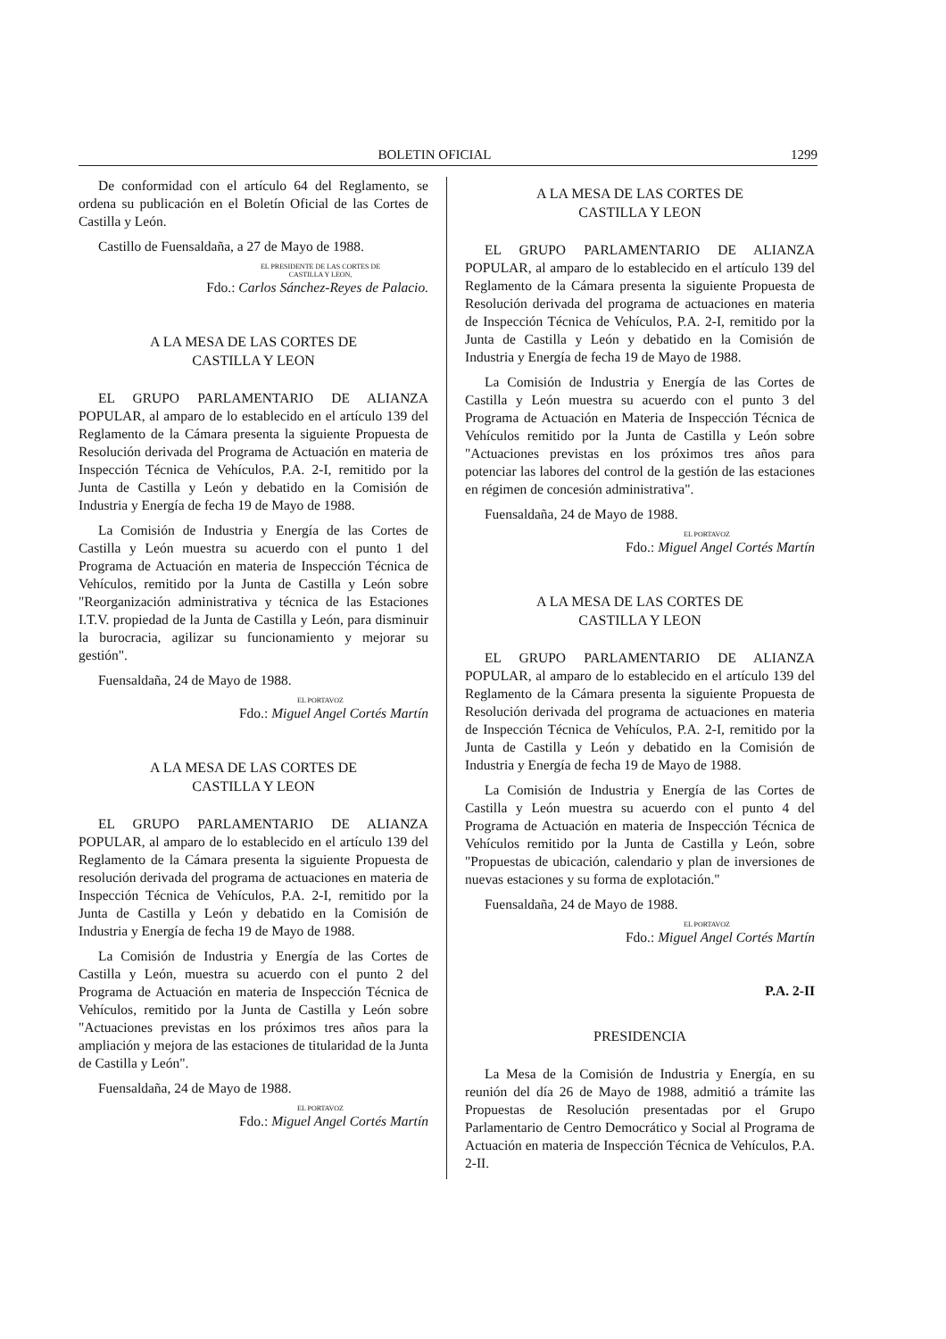BOLETIN OFICIAL 1299
De conformidad con el artículo 64 del Reglamento, se ordena su publicación en el Boletín Oficial de las Cortes de Castilla y León.
Castillo de Fuensaldaña, a 27 de Mayo de 1988.
EL PRESIDENTE DE LAS CORTES DE
CASTILLA Y LEON,
Fdo.: Carlos Sánchez-Reyes de Palacio.
A LA MESA DE LAS CORTES DE
CASTILLA Y LEON
EL GRUPO PARLAMENTARIO DE ALIANZA POPULAR, al amparo de lo establecido en el artículo 139 del Reglamento de la Cámara presenta la siguiente Propuesta de Resolución derivada del Programa de Actuación en materia de Inspección Técnica de Vehículos, P.A. 2-I, remitido por la Junta de Castilla y León y debatido en la Comisión de Industria y Energía de fecha 19 de Mayo de 1988.
La Comisión de Industria y Energía de las Cortes de Castilla y León muestra su acuerdo con el punto 1 del Programa de Actuación en materia de Inspección Técnica de Vehículos, remitido por la Junta de Castilla y León sobre "Reorganización administrativa y técnica de las Estaciones I.T.V. propiedad de la Junta de Castilla y León, para disminuir la burocracia, agilizar su funcionamiento y mejorar su gestión".
Fuensaldaña, 24 de Mayo de 1988.
EL PORTAVOZ
Fdo.: Miguel Angel Cortés Martín
A LA MESA DE LAS CORTES DE
CASTILLA Y LEON
EL GRUPO PARLAMENTARIO DE ALIANZA POPULAR, al amparo de lo establecido en el artículo 139 del Reglamento de la Cámara presenta la siguiente Propuesta de resolución derivada del programa de actuaciones en materia de Inspección Técnica de Vehículos, P.A. 2-I, remitido por la Junta de Castilla y León y debatido en la Comisión de Industria y Energía de fecha 19 de Mayo de 1988.
La Comisión de Industria y Energía de las Cortes de Castilla y León, muestra su acuerdo con el punto 2 del Programa de Actuación en materia de Inspección Técnica de Vehículos, remitido por la Junta de Castilla y León sobre "Actuaciones previstas en los próximos tres años para la ampliación y mejora de las estaciones de titularidad de la Junta de Castilla y León".
Fuensaldaña, 24 de Mayo de 1988.
EL PORTAVOZ
Fdo.: Miguel Angel Cortés Martín
A LA MESA DE LAS CORTES DE
CASTILLA Y LEON
EL GRUPO PARLAMENTARIO DE ALIANZA POPULAR, al amparo de lo establecido en el artículo 139 del Reglamento de la Cámara presenta la siguiente Propuesta de Resolución derivada del programa de actuaciones en materia de Inspección Técnica de Vehículos, P.A. 2-I, remitido por la Junta de Castilla y León y debatido en la Comisión de Industria y Energía de fecha 19 de Mayo de 1988.
La Comisión de Industria y Energía de las Cortes de Castilla y León muestra su acuerdo con el punto 3 del Programa de Actuación en Materia de Inspección Técnica de Vehículos remitido por la Junta de Castilla y León sobre "Actuaciones previstas en los próximos tres años para potenciar las labores del control de la gestión de las estaciones en régimen de concesión administrativa".
Fuensaldaña, 24 de Mayo de 1988.
EL PORTAVOZ
Fdo.: Miguel Angel Cortés Martín
A LA MESA DE LAS CORTES DE
CASTILLA Y LEON
EL GRUPO PARLAMENTARIO DE ALIANZA POPULAR, al amparo de lo establecido en el artículo 139 del Reglamento de la Cámara presenta la siguiente Propuesta de Resolución derivada del programa de actuaciones en materia de Inspección Técnica de Vehículos, P.A. 2-I, remitido por la Junta de Castilla y León y debatido en la Comisión de Industria y Energía de fecha 19 de Mayo de 1988.
La Comisión de Industria y Energía de las Cortes de Castilla y León muestra su acuerdo con el punto 4 del Programa de Actuación en materia de Inspección Técnica de Vehículos remitido por la Junta de Castilla y León, sobre "Propuestas de ubicación, calendario y plan de inversiones de nuevas estaciones y su forma de explotación."
Fuensaldaña, 24 de Mayo de 1988.
EL PORTAVOZ
Fdo.: Miguel Angel Cortés Martín
P.A. 2-II
PRESIDENCIA
La Mesa de la Comisión de Industria y Energía, en su reunión del día 26 de Mayo de 1988, admitió a trámite las Propuestas de Resolución presentadas por el Grupo Parlamentario de Centro Democrático y Social al Programa de Actuación en materia de Inspección Técnica de Vehículos, P.A. 2-II.